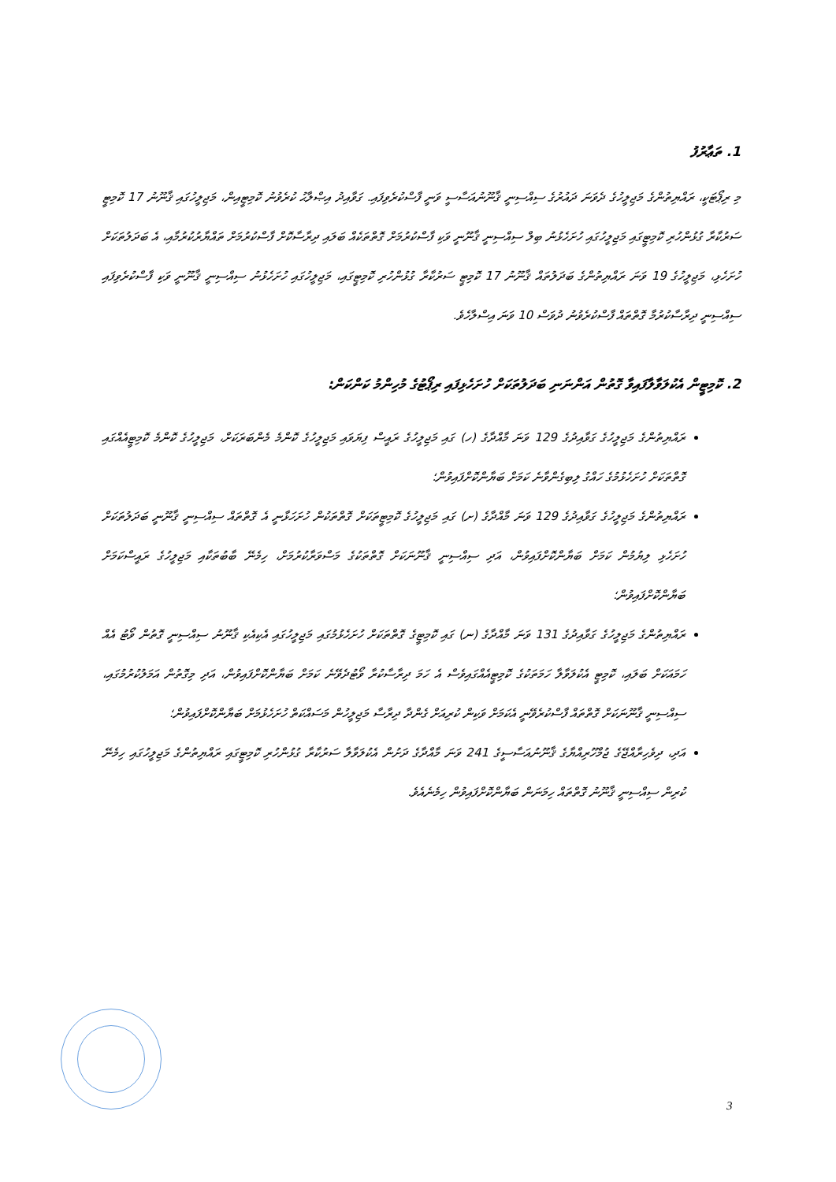1. ތަޢާރުފު
މި ރިޕޯޓަކީ، ރައްޔިތުންގެ މަޖިލީހުގެ ދެވަނަ ދައުރުގެ ސިއްސިނީ ޤާނޫނުއަސާސީ ވަނީ ފާސްކުރެވިފައި. ގަވާއިދު އިޞްލާޙު ކުރެވުނު ކޮމިޓީއިން، މަޖިލީހުގައި ޤާނޫނު 17 ކޮމިޓީ ސަރުކާރާ ގުޅުންހުރި ކޮމިޓީގައި މަޖިލީހުގައި ހުށަހެޅުނު ބިލް ސިއްސިނީ ޤާނޫނީ ވަކި ފާސްކުރުމަށް ގޮތްތަކެއް ބަލައި ދިރާސާކޮށް ފާސްކުރުމަށް ތައްޔާރުކުރުމާއި، އެ ބަދަލުތަކަށް ހުށަހެޅި، މަޖިލީހުގެ 19 ވަނަ ރައްޔިތުންގެ ބަދަލުތައް ޤާނޫނު 17 ކޮމިޓީ ސަރުކާރާ ގުޅުންހުރި ކޮމިޓީގައި، މަޖިލީހުގައި ހުށަހެޅުނު ސިއްސިނީ ޤާނޫނީ ވަކި ފާސްކުރެވިފައި ސިއްސިނީ ދިރާސާކުރުމާ ގޮތްތައް ފާސްކުރެވުނު ދުވަސް 10 ވަނަ އިސްލާހެވެ.
2. ކޮމިޓީން އެކުލަވާލާފައިވާ ގޮތުން އަންނަނި ބަދަލުތަކަށް ހުށަހެޅިފައި ރިޕޯޓުގެ މުހިންމު ކަންކަން:
ރައްޔިތުންގެ މަޖިލީހުގެ ގަވާއިދުގެ 129 ވަނަ މާއްދާގެ (ހ) ގައި މަޖިލީހުގެ ރައީސް ފިޔަވައި މަޖިލީހުގެ ކޮންމެ މެންބަރަކަށް، މަޖިލީހުގެ ކޮންމެ ކޮމިޓީއެއްގައި ގޮތްތަކަށް ހުށަހެޅުމުގެ ހައްގު ލިބިގެންވާނެ ކަމަށް ބަޔާންކޮށްފައިވުން؛
ރައްޔިތުންގެ މަޖިލީހުގެ ގަވާއިދުގެ 129 ވަނަ މާއްދާގެ (ށ) ގައި މަޖިލީހުގެ ކޮމިޓީތަކަށް ގޮތްތަކުން ހުށަހަޅާނީ އެ ގޮތްތައް ސިއްސިނީ ޤާނޫނީ ބަދަލުތަކަށް ހުށަހެޅި ލިޔުމުން ކަމަށް ބަޔާންކޮށްފައިވުން، އަދި ސިއްސިނީ ޤާނޫނަކަށް ގޮތްތަކުގެ މަސްވަރާކުރުމަށް، ހިމެނޭ ބާބުތަކާއި މަޖިލީހުގެ ރައީސްކަމަށް ބަޔާންކޮށްފައިވުން؛
ރައްޔިތުންގެ މަޖިލީހުގެ ގަވާއިދުގެ 131 ވަނަ މާއްދާގެ (ނ) ގައި ކޮމިޓީގެ ގޮތްތަކަށް ހުށަހެޅުމުގައި މަޖިލީހުގައި އެކިއެކި ޤާނޫނު ސިއްސިނީ ގޮތުން ވޯޓު އެއް ހަމައަކަށް ބަލައި، ކޮމިޓީ އެކުލަވާލާ ހަމަތަކުގެ ކޮމިޓީއެއްގައިވެސް އެ ހަމަ ދިރާސާކުރާ ވޯޓުދެވޭނެ ކަމަށް ބަޔާންކޮށްފައިވުން، އަދި މިގޮތުން އަމަލުކުރުމުގައި، ސިއްސިނީ ޤާނޫނަކަށް ގޮތްތައް ފާސްކުރެވޭނީ އެކަމަށް ވަކިން ކުރިއަށް ގެންދާ ދިރާސާ މަޖިލީހުން މަސައްކަތް ހުށަހެޅުމަށް ބަޔާންކޮށްފައިވުން؛
އަދި، ދިވެހިރާއްޖޭގެ ޖުމްހޫރިއްޔާގެ ޤާނޫނުއަސާސީގެ 241 ވަނަ މާއްދާގެ ދަށުން އެކުލަވާލާ ސަރުކާރާ ގުޅުންހުރި ކޮމިޓީގައި ރައްޔިތުންގެ މަޖިލީހުގައި ހިމެނޭ ކުރިން ސިއްސިނީ ޤާނޫނު ގޮތްތައް ހިމަނަން ބަޔާންކޮށްފައިވުން ހިމެނެއެވެ.
3